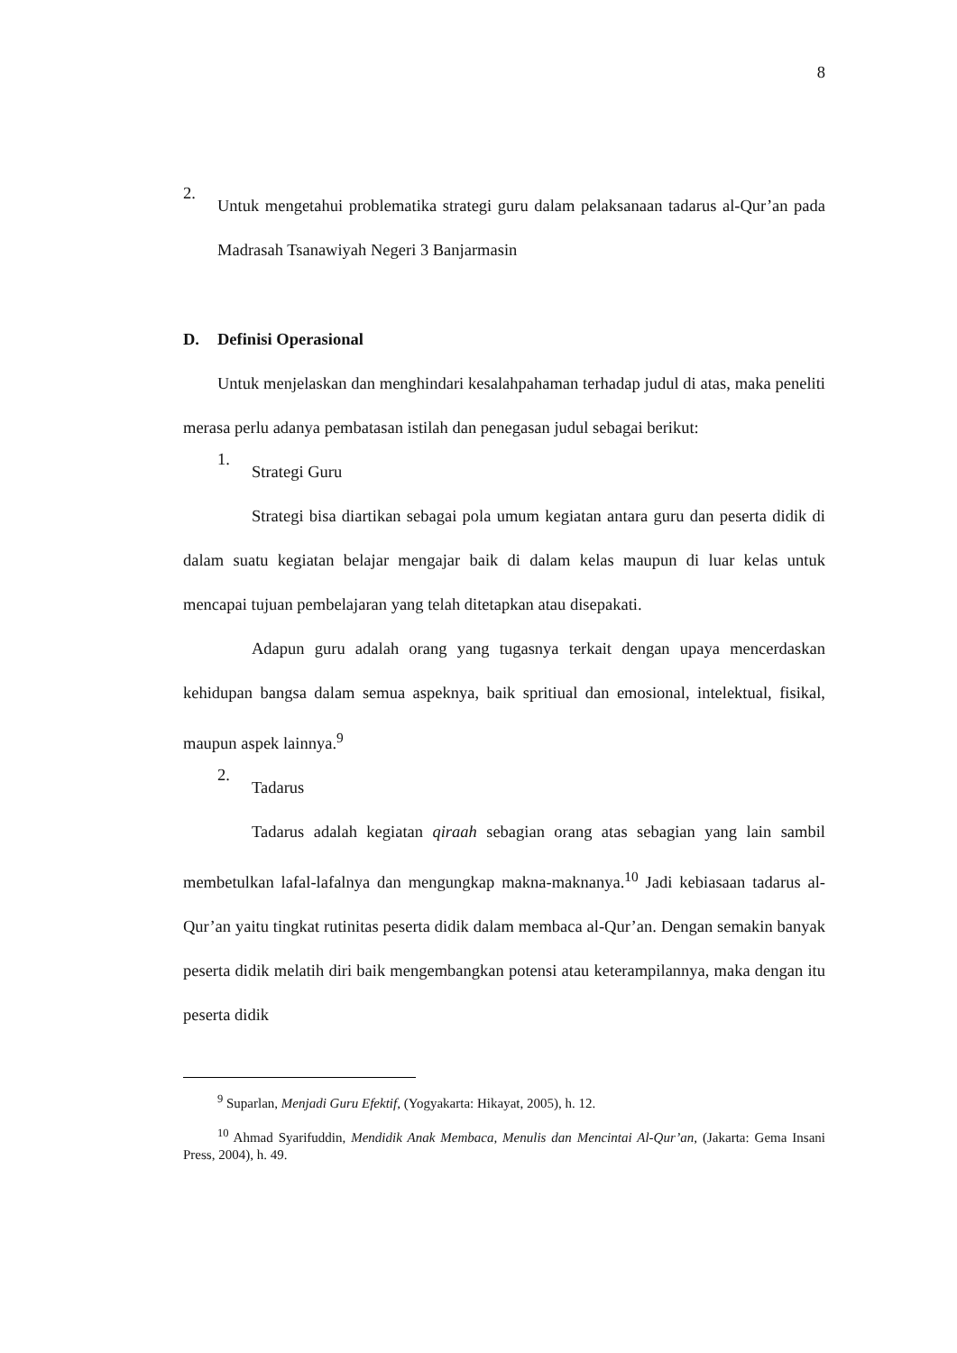8
2.
Untuk mengetahui problematika strategi guru dalam pelaksanaan tadarus al-Qur’an pada Madrasah Tsanawiyah Negeri 3 Banjarmasin
D. Definisi Operasional
Untuk menjelaskan dan menghindari kesalahpahaman terhadap judul di atas, maka peneliti merasa perlu adanya pembatasan istilah dan penegasan judul sebagai berikut:
1.
Strategi Guru
Strategi bisa diartikan sebagai pola umum kegiatan antara guru dan peserta didik di dalam suatu kegiatan belajar mengajar baik di dalam kelas maupun di luar kelas untuk mencapai tujuan pembelajaran yang telah ditetapkan atau disepakati.
Adapun guru adalah orang yang tugasnya terkait dengan upaya mencerdaskan kehidupan bangsa dalam semua aspeknya, baik spritiual dan emosional, intelektual, fisikal, maupun aspek lainnya.<sup>9</sup>
2.
Tadarus
Tadarus adalah kegiatan qiraah sebagian orang atas sebagian yang lain sambil membetulkan lafal-lafalnya dan mengungkap makna-maknanya.<sup>10</sup> Jadi kebiasaan tadarus al-Qur’an yaitu tingkat rutinitas peserta didik dalam membaca al-Qur’an. Dengan semakin banyak peserta didik melatih diri baik mengembangkan potensi atau keterampilannya, maka dengan itu peserta didik
<sup>9</sup> Suparlan, Menjadi Guru Efektif, (Yogyakarta: Hikayat, 2005), h. 12.
<sup>10</sup> Ahmad Syarifuddin, Mendidik Anak Membaca, Menulis dan Mencintai Al-Qur’an, (Jakarta: Gema Insani Press, 2004), h. 49.